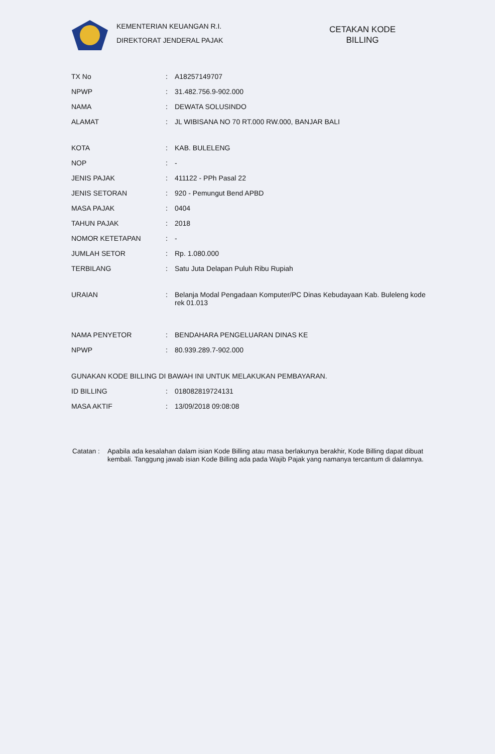KEMENTERIAN KEUANGAN R.I.
DIREKTORAT JENDERAL PAJAK
CETAKAN KODE BILLING
| TX No | : | A18257149707 |
| NPWP | : | 31.482.756.9-902.000 |
| NAMA | : | DEWATA SOLUSINDO |
| ALAMAT | : | JL WIBISANA NO 70 RT.000 RW.000, BANJAR BALI |
| KOTA | : | KAB. BULELENG |
| NOP | : | - |
| JENIS PAJAK | : | 411122 - PPh Pasal 22 |
| JENIS SETORAN | : | 920 - Pemungut Bend APBD |
| MASA PAJAK | : | 0404 |
| TAHUN PAJAK | : | 2018 |
| NOMOR KETETAPAN | : | - |
| JUMLAH SETOR | : | Rp. 1.080.000 |
| TERBILANG | : | Satu Juta Delapan Puluh Ribu Rupiah |
| URAIAN | : | Belanja Modal Pengadaan Komputer/PC Dinas Kebudayaan Kab. Buleleng kode rek 01.013 |
| NAMA PENYETOR | : | BENDAHARA PENGELUARAN DINAS KE |
| NPWP | : | 80.939.289.7-902.000 |
| GUNAKAN KODE BILLING DI BAWAH INI UNTUK MELAKUKAN PEMBAYARAN. | | |
| ID BILLING | : | 018082819724131 |
| MASA AKTIF | : | 13/09/2018 09:08:08 |
Catatan :
Apabila ada kesalahan dalam isian Kode Billing atau masa berlakunya berakhir, Kode Billing dapat dibuat kembali. Tanggung jawab isian Kode Billing ada pada Wajib Pajak yang namanya tercantum di dalamnya.